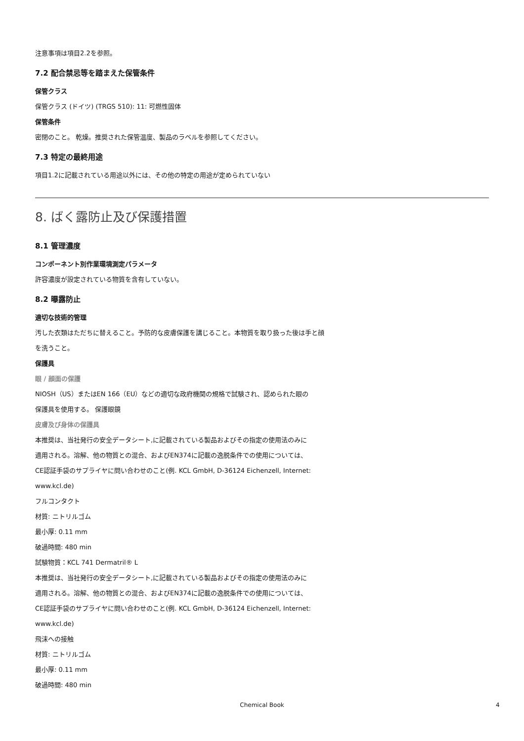注意事項は項目2.2を参照。
7.2 配合禁忌等を踏まえた保管条件
保管クラス
保管クラス (ドイツ) (TRGS 510): 11: 可燃性固体
保管条件
密閉のこと。 乾燥。推奨された保管温度、製品のラベルを参照してください。
7.3 特定の最終用途
項目1.2に記載されている用途以外には、その他の特定の用途が定められていない
8. ばく露防止及び保護措置
8.1 管理濃度
コンポーネント別作業環境測定パラメータ
許容濃度が設定されている物質を含有していない。
8.2 曝露防止
適切な技術的管理
汚した衣類はただちに替えること。予防的な皮膚保護を講じること。本物質を取り扱った後は手と顔
を洗うこと。
保護具
眼 / 顔面の保護
NIOSH（US）またはEN 166（EU）などの適切な政府機関の規格で試験され、認められた眼の
保護具を使用する。 保護眼鏡
皮膚及び身体の保護具
本推奨は、当社発行の安全データシート,に記載されている製品およびその指定の使用法のみに
適用される。溶解、他の物質との混合、およびEN374に記載の逸脱条件での使用については、
CE認証手袋のサプライヤに問い合わせのこと(例. KCL GmbH, D-36124 Eichenzell, Internet:
www.kcl.de)
フルコンタクト
材質: ニトリルゴム
最小厚: 0.11 mm
破過時間: 480 min
試験物質：KCL 741 Dermatril® L
本推奨は、当社発行の安全データシート,に記載されている製品およびその指定の使用法のみに
適用される。溶解、他の物質との混合、およびEN374に記載の逸脱条件での使用については、
CE認証手袋のサプライヤに問い合わせのこと(例. KCL GmbH, D-36124 Eichenzell, Internet:
www.kcl.de)
飛沫への接触
材質: ニトリルゴム
最小厚: 0.11 mm
破過時間: 480 min
Chemical Book 4